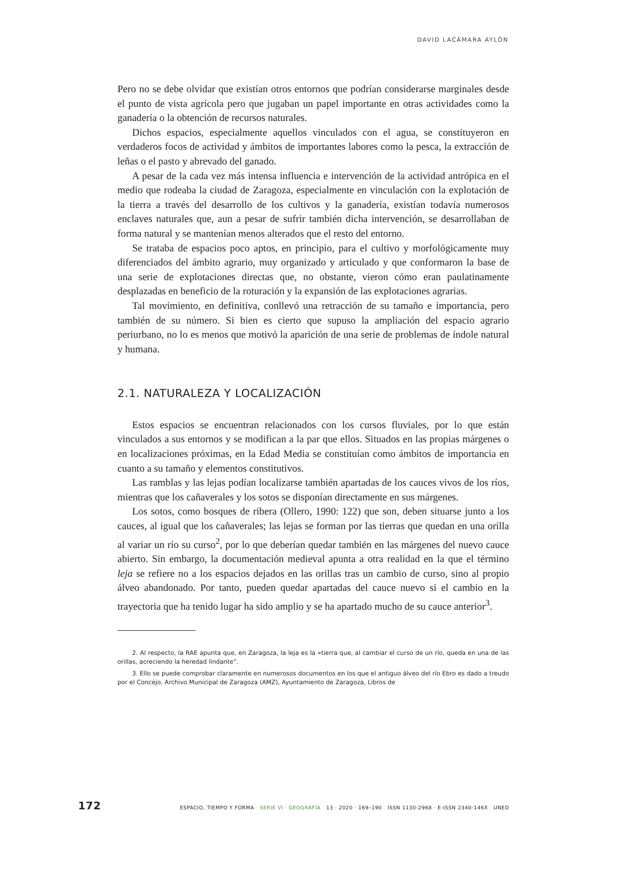DAVID LACÁMARA AYLÓN
Pero no se debe olvidar que existían otros entornos que podrían considerarse marginales desde el punto de vista agrícola pero que jugaban un papel importante en otras actividades como la ganadería o la obtención de recursos naturales.
Dichos espacios, especialmente aquellos vinculados con el agua, se constituyeron en verdaderos focos de actividad y ámbitos de importantes labores como la pesca, la extracción de leñas o el pasto y abrevado del ganado.
A pesar de la cada vez más intensa influencia e intervención de la actividad antrópica en el medio que rodeaba la ciudad de Zaragoza, especialmente en vinculación con la explotación de la tierra a través del desarrollo de los cultivos y la ganadería, existían todavía numerosos enclaves naturales que, aun a pesar de sufrir también dicha intervención, se desarrollaban de forma natural y se mantenían menos alterados que el resto del entorno.
Se trataba de espacios poco aptos, en principio, para el cultivo y morfológicamente muy diferenciados del ámbito agrario, muy organizado y articulado y que conformaron la base de una serie de explotaciones directas que, no obstante, vieron cómo eran paulatinamente desplazadas en beneficio de la roturación y la expansión de las explotaciones agrarias.
Tal movimiento, en definitiva, conllevó una retracción de su tamaño e importancia, pero también de su número. Si bien es cierto que supuso la ampliación del espacio agrario periurbano, no lo es menos que motivó la aparición de una serie de problemas de índole natural y humana.
2.1. NATURALEZA Y LOCALIZACIÓN
Estos espacios se encuentran relacionados con los cursos fluviales, por lo que están vinculados a sus entornos y se modifican a la par que ellos. Situados en las propias márgenes o en localizaciones próximas, en la Edad Media se constituían como ámbitos de importancia en cuanto a su tamaño y elementos constitutivos.
Las ramblas y las lejas podían localizarse también apartadas de los cauces vivos de los ríos, mientras que los cañaverales y los sotos se disponían directamente en sus márgenes.
Los sotos, como bosques de ribera (Ollero, 1990: 122) que son, deben situarse junto a los cauces, al igual que los cañaverales; las lejas se forman por las tierras que quedan en una orilla al variar un río su curso<sup>2</sup>, por lo que deberían quedar también en las márgenes del nuevo cauce abierto. Sin embargo, la documentación medieval apunta a otra realidad en la que el término leja se refiere no a los espacios dejados en las orillas tras un cambio de curso, sino al propio álveo abandonado. Por tanto, pueden quedar apartadas del cauce nuevo si el cambio en la trayectoria que ha tenido lugar ha sido amplio y se ha apartado mucho de su cauce anterior<sup>3</sup>.
2. Al respecto, la RAE apunta que, en Zaragoza, la leja es la «tierra que, al cambiar el curso de un río, queda en una de las orillas, acreciendo la heredad lindante”.
3. Ello se puede comprobar claramente en numerosos documentos en los que el antiguo álveo del río Ebro es dado a treudo por el Concejo. Archivo Municipal de Zaragoza (AMZ), Ayuntamiento de Zaragoza, Libros de
172 ESPACIO, TIEMPO Y FORMA SERIE VI · GEOGRAFÍA 13 · 2020 · 169–190 ISSN 1130-2968 · E-ISSN 2340-146X UNED